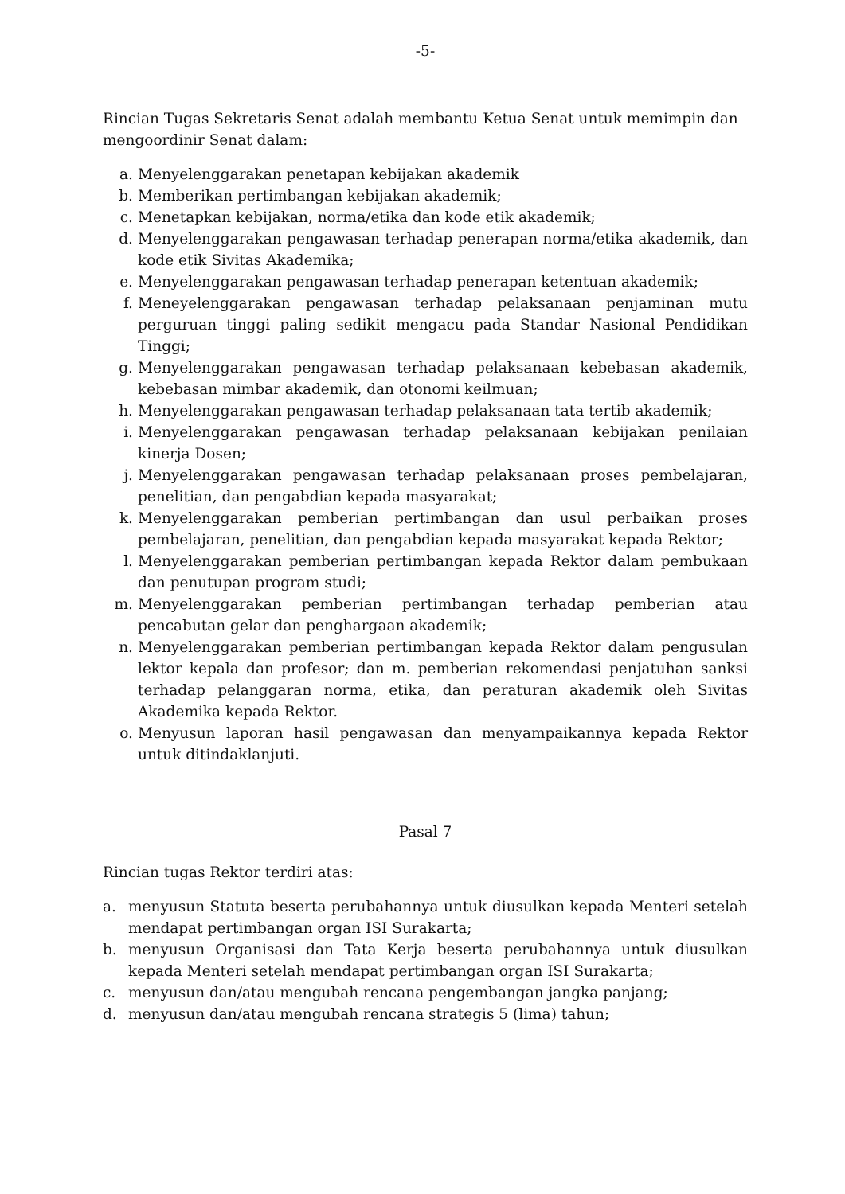-5-
Rincian Tugas Sekretaris Senat adalah membantu Ketua Senat untuk memimpin dan mengoordinir Senat dalam:
a. Menyelenggarakan penetapan kebijakan akademik
b. Memberikan pertimbangan kebijakan akademik;
c. Menetapkan kebijakan, norma/etika dan kode etik akademik;
d. Menyelenggarakan pengawasan terhadap penerapan norma/etika akademik, dan kode etik Sivitas Akademika;
e. Menyelenggarakan pengawasan terhadap penerapan ketentuan akademik;
f. Meneyelenggarakan pengawasan terhadap pelaksanaan penjaminan mutu perguruan tinggi paling sedikit mengacu pada Standar Nasional Pendidikan Tinggi;
g. Menyelenggarakan pengawasan terhadap pelaksanaan kebebasan akademik, kebebasan mimbar akademik, dan otonomi keilmuan;
h. Menyelenggarakan pengawasan terhadap pelaksanaan tata tertib akademik;
i. Menyelenggarakan pengawasan terhadap pelaksanaan kebijakan penilaian kinerja Dosen;
j. Menyelenggarakan pengawasan terhadap pelaksanaan proses pembelajaran, penelitian, dan pengabdian kepada masyarakat;
k. Menyelenggarakan pemberian pertimbangan dan usul perbaikan proses pembelajaran, penelitian, dan pengabdian kepada masyarakat kepada Rektor;
l. Menyelenggarakan pemberian pertimbangan kepada Rektor dalam pembukaan dan penutupan program studi;
m. Menyelenggarakan pemberian pertimbangan terhadap pemberian atau pencabutan gelar dan penghargaan akademik;
n. Menyelenggarakan pemberian pertimbangan kepada Rektor dalam pengusulan lektor kepala dan profesor; dan m. pemberian rekomendasi penjatuhan sanksi terhadap pelanggaran norma, etika, dan peraturan akademik oleh Sivitas Akademika kepada Rektor.
o. Menyusun laporan hasil pengawasan dan menyampaikannya kepada Rektor untuk ditindaklanjuti.
Pasal 7
Rincian tugas Rektor terdiri atas:
a. menyusun Statuta beserta perubahannya untuk diusulkan kepada Menteri setelah mendapat pertimbangan organ ISI Surakarta;
b. menyusun Organisasi dan Tata Kerja beserta perubahannya untuk diusulkan kepada Menteri setelah mendapat pertimbangan organ ISI Surakarta;
c. menyusun dan/atau mengubah rencana pengembangan jangka panjang;
d. menyusun dan/atau mengubah rencana strategis 5 (lima) tahun;